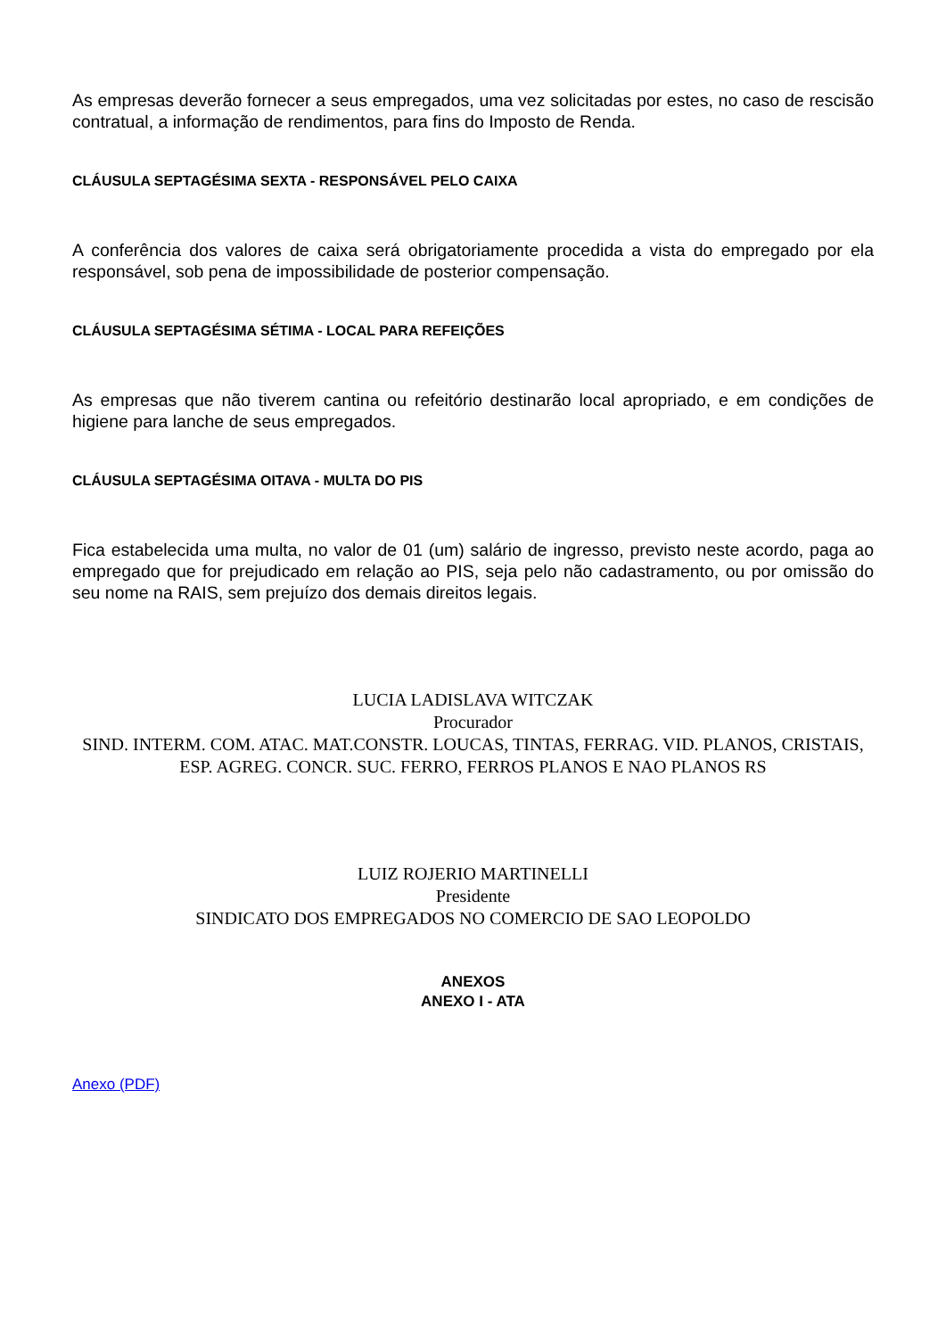As empresas deverão fornecer a seus empregados, uma vez solicitadas por estes, no caso de rescisão contratual, a informação de rendimentos, para fins do Imposto de Renda.
CLÁUSULA SEPTAGÉSIMA SEXTA - RESPONSÁVEL PELO CAIXA
A conferência dos valores de caixa será obrigatoriamente procedida a vista do empregado por ela responsável, sob pena de impossibilidade de posterior compensação.
CLÁUSULA SEPTAGÉSIMA SÉTIMA - LOCAL PARA REFEIÇÕES
As empresas que não tiverem cantina ou refeitório destinarão local apropriado, e em condições de higiene para lanche de seus empregados.
CLÁUSULA SEPTAGÉSIMA OITAVA - MULTA DO PIS
Fica estabelecida uma multa, no valor de 01 (um) salário de ingresso, previsto neste acordo, paga ao empregado que for prejudicado em relação ao PIS, seja pelo não cadastramento, ou por omissão do seu nome na RAIS, sem prejuízo dos demais direitos legais.
LUCIA LADISLAVA WITCZAK
Procurador
SIND. INTERM. COM. ATAC. MAT.CONSTR. LOUCAS, TINTAS, FERRAG. VID. PLANOS, CRISTAIS, ESP. AGREG. CONCR. SUC. FERRO, FERROS PLANOS E NAO PLANOS RS
LUIZ ROJERIO MARTINELLI
Presidente
SINDICATO DOS EMPREGADOS NO COMERCIO DE SAO LEOPOLDO
ANEXOS
ANEXO I - ATA
Anexo (PDF)